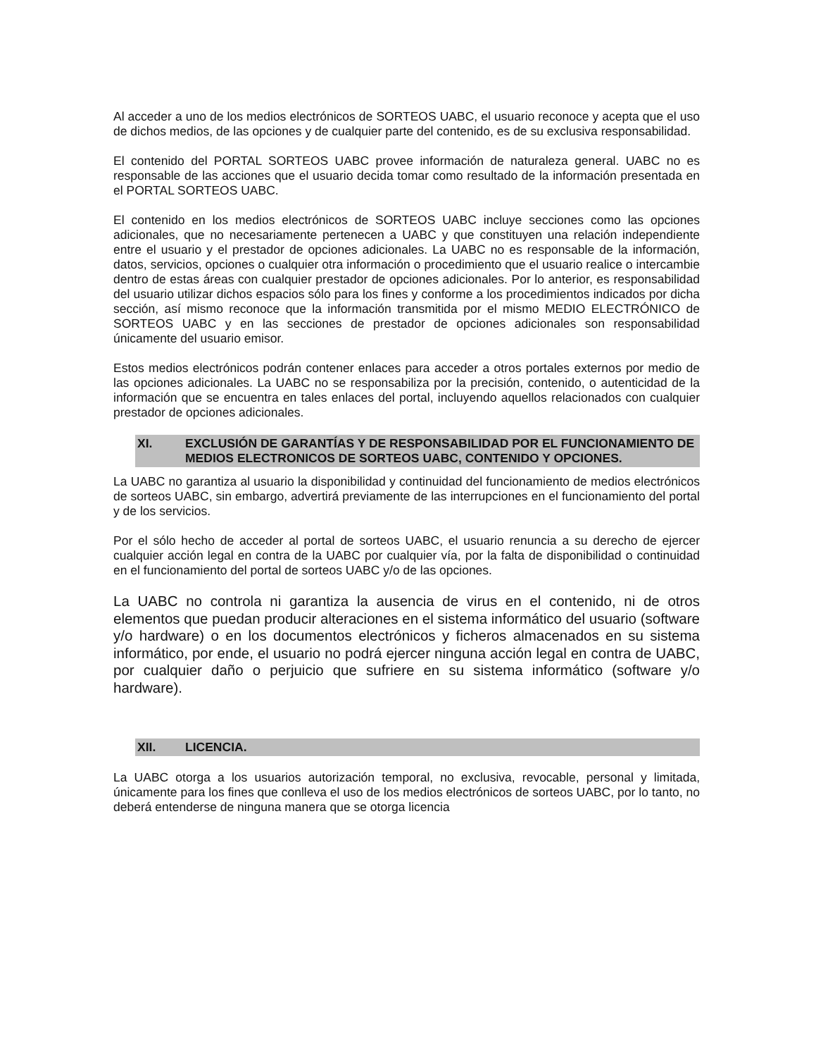Al acceder a uno de los medios electrónicos de SORTEOS UABC, el usuario reconoce y acepta que el uso de dichos medios, de las opciones y de cualquier parte del contenido, es de su exclusiva responsabilidad.
El contenido del PORTAL SORTEOS UABC provee información de naturaleza general. UABC no es responsable de las acciones que el usuario decida tomar como resultado de la información presentada en el PORTAL SORTEOS UABC.
El contenido en los medios electrónicos de SORTEOS UABC incluye secciones como las opciones adicionales, que no necesariamente pertenecen a UABC y que constituyen una relación independiente entre el usuario y el prestador de opciones adicionales. La UABC no es responsable de la información, datos, servicios, opciones o cualquier otra información o procedimiento que el usuario realice o intercambie dentro de estas áreas con cualquier prestador de opciones adicionales. Por lo anterior, es responsabilidad del usuario utilizar dichos espacios sólo para los fines y conforme a los procedimientos indicados por dicha sección, así mismo reconoce que la información transmitida por el mismo MEDIO ELECTRÓNICO de SORTEOS UABC y en las secciones de prestador de opciones adicionales son responsabilidad únicamente del usuario emisor.
Estos medios electrónicos podrán contener enlaces para acceder a otros portales externos por medio de las opciones adicionales. La UABC no se responsabiliza por la precisión, contenido, o autenticidad de la información que se encuentra en tales enlaces del portal, incluyendo aquellos relacionados con cualquier prestador de opciones adicionales.
XI. EXCLUSIÓN DE GARANTÍAS Y DE RESPONSABILIDAD POR EL FUNCIONAMIENTO DE MEDIOS ELECTRONICOS DE SORTEOS UABC, CONTENIDO Y OPCIONES.
La UABC no garantiza al usuario la disponibilidad y continuidad del funcionamiento de medios electrónicos de sorteos UABC, sin embargo, advertirá previamente de las interrupciones en el funcionamiento del portal y de los servicios.
Por el sólo hecho de acceder al portal de sorteos UABC, el usuario renuncia a su derecho de ejercer cualquier acción legal en contra de la UABC por cualquier vía, por la falta de disponibilidad o continuidad en el funcionamiento del portal de sorteos UABC y/o de las opciones.
La UABC no controla ni garantiza la ausencia de virus en el contenido, ni de otros elementos que puedan producir alteraciones en el sistema informático del usuario (software y/o hardware) o en los documentos electrónicos y ficheros almacenados en su sistema informático, por ende, el usuario no podrá ejercer ninguna acción legal en contra de UABC, por cualquier daño o perjuicio que sufriere en su sistema informático (software y/o hardware).
XII. LICENCIA.
La UABC otorga a los usuarios autorización temporal, no exclusiva, revocable, personal y limitada, únicamente para los fines que conlleva el uso de los medios electrónicos de sorteos UABC, por lo tanto, no deberá entenderse de ninguna manera que se otorga licencia